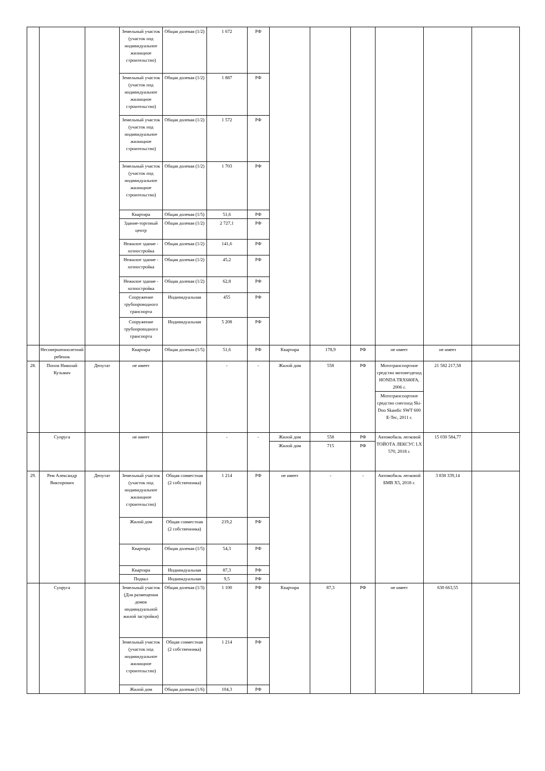| | | | Земельный участок (участок под индивидуальное жилищное строительство) | Общая долевая (1/2) | 1 672 | РФ | | | | | | |
| | | | Земельный участок (участок под индивидуальное жилищное строительство) | Общая долевая (1/2) | 1 887 | РФ | | | | | | |
| | | | Земельный участок (участок под индивидуальное жилищное строительство) | Общая долевая (1/2) | 1 572 | РФ | | | | | | |
| | | | Земельный участок (участок под индивидуальное жилищное строительство) | Общая долевая (1/2) | 1 703 | РФ | | | | | | |
| | | | Квартира | Общая долевая (1/5) | 51,6 | РФ | | | | | | |
| | | | Здание-торговый центр | Общая долевая (1/2) | 2 727,1 | РФ | | | | | | |
| | | | Нежилое здание - хозпостройка | Общая долевая (1/2) | 141,6 | РФ | | | | | | |
| | | | Нежилое здание - хозпостройка | Общая долевая (1/2) | 45,2 | РФ | | | | | | |
| | | | Нежилое здание - хозпостройка | Общая долевая (1/2) | 62,8 | РФ | | | | | | |
| | | | Сооружение трубопроводного транспорта | Индивидуальная | 455 | РФ | | | | | | |
| | | | Сооружение трубопроводного транспорта | Индивидуальная | 5 208 | РФ | | | | | | |
| | Несовершеннолетний ребенок | | Квартира | Общая долевая (1/5) | 51,6 | РФ | Квартира | 178,9 | РФ | не имеет | не имеет | |
| 28. | Попов Николай Кузьмич | Депутат | не имеет | | - | - | Жилой дом | 558 | РФ | Мототранспортное средство мотовездеход HONDA TRX680FA, 2006 г. | 21 582 217,58 | |
| | | | | | | | | | | Мототранспортное средство снегоход Ski-Doo Skandic SWT 600 E-Tec, 2011 г. | | |
| | Супруга | | не имеет | | - | - | Жилой дом | 558 | РФ | Автомобиль легковой ТОЙОТА ЛЕКСУС LX 570, 2018 г. | 15 030 584,77 | |
| | | | | | | | Жилой дом | 715 | РФ | | | |
| 29. | Рем Александр Викторович | Депутат | Земельный участок (участок под индивидуальное жилищное строительство) | Общая совместная (2 собственника) | 1 214 | РФ | не имеет | - | - | Автомобиль легковой БМВ X5, 2018 г. | 3 838 339,14 | |
| | | | Жилой дом | Общая совместная (2 собственника) | 219,2 | РФ | | | | | | |
| | | | Квартира | Общая долевая (1/5) | 54,3 | РФ | | | | | | |
| | | | Квартира | Индивидуальная | 87,3 | РФ | | | | | | |
| | | | Подвал | Индивидуальная | 9,5 | РФ | | | | | | |
| | Супруга | | Земельный участок (Для размещения домов индивидуальной жилой застройки) | Общая долевая (1/3) | 1 100 | РФ | Квартира | 87,3 | РФ | не имеет | 630 663,55 | |
| | | | Земельный участок (участок под индивидуальное жилищное строительство) | Общая совместная (2 собственника) | 1 214 | РФ | | | | | | |
| | | | Жилой дом | Общая долевая (1/6) | 104,3 | РФ | | | | | | |